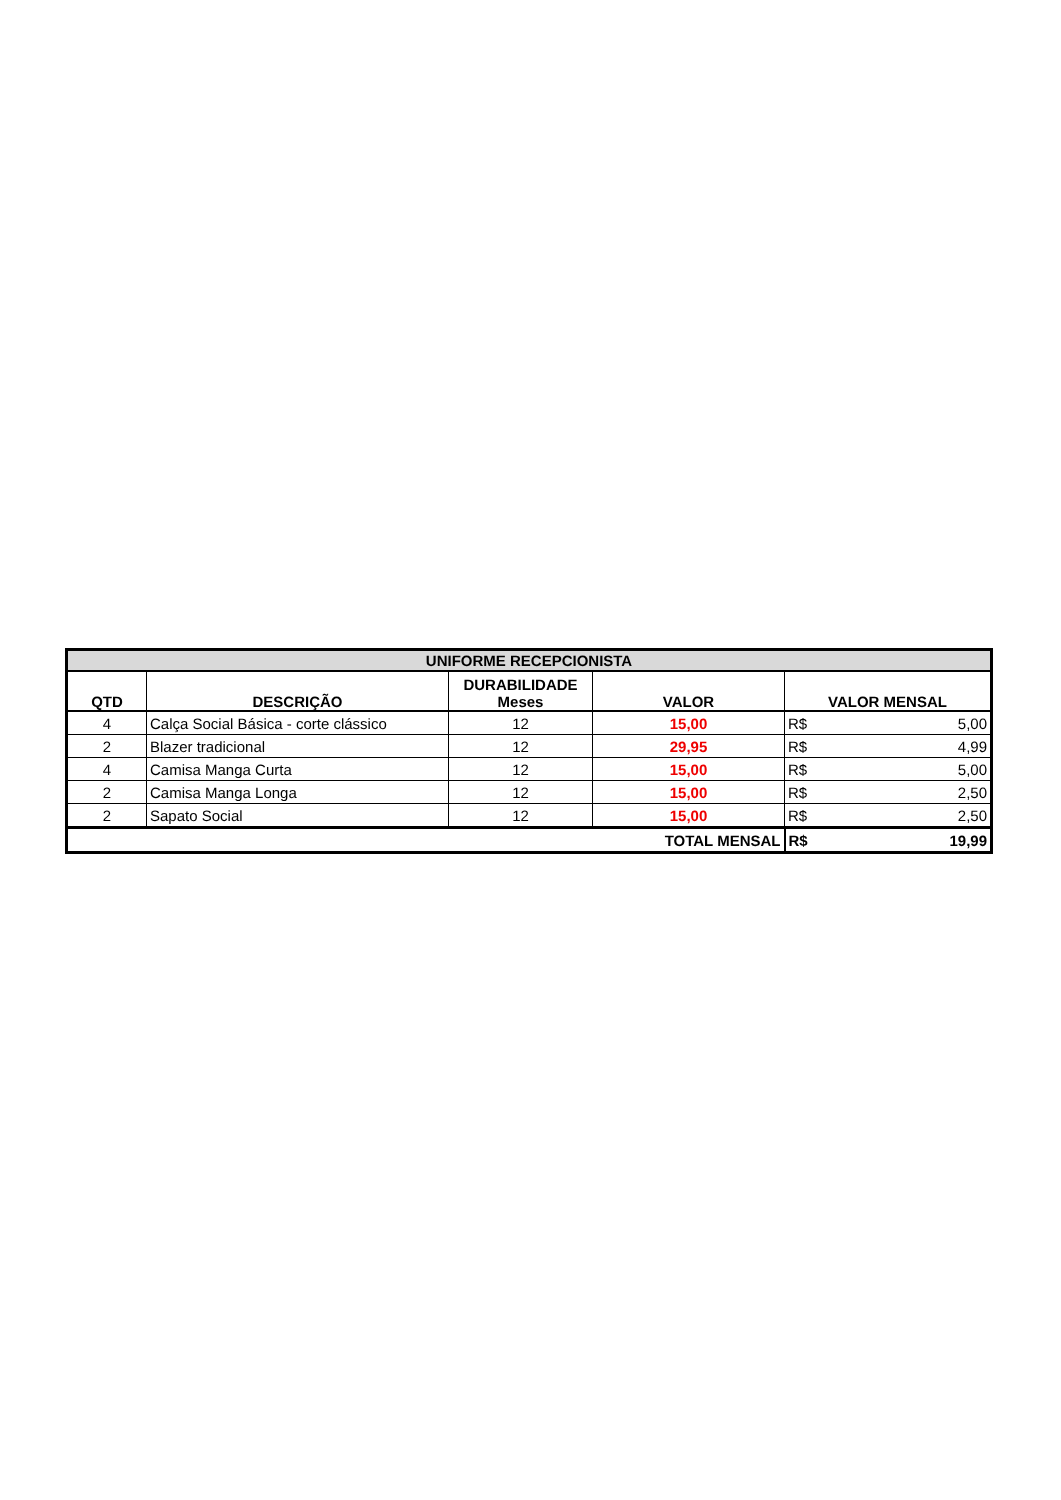| UNIFORME RECEPCIONISTA | | | | | |
| --- | --- | --- | --- | --- | --- |
| QTD | DESCRIÇÃO | DURABILIDADE Meses | VALOR | VALOR MENSAL | |
| 4 | Calça Social Básica - corte clássico | 12 | 15,00 | R$ | 5,00 |
| 2 | Blazer tradicional | 12 | 29,95 | R$ | 4,99 |
| 4 | Camisa Manga Curta | 12 | 15,00 | R$ | 5,00 |
| 2 | Camisa Manga Longa | 12 | 15,00 | R$ | 2,50 |
| 2 | Sapato Social | 12 | 15,00 | R$ | 2,50 |
| TOTAL MENSAL | | | | R$ | 19,99 |